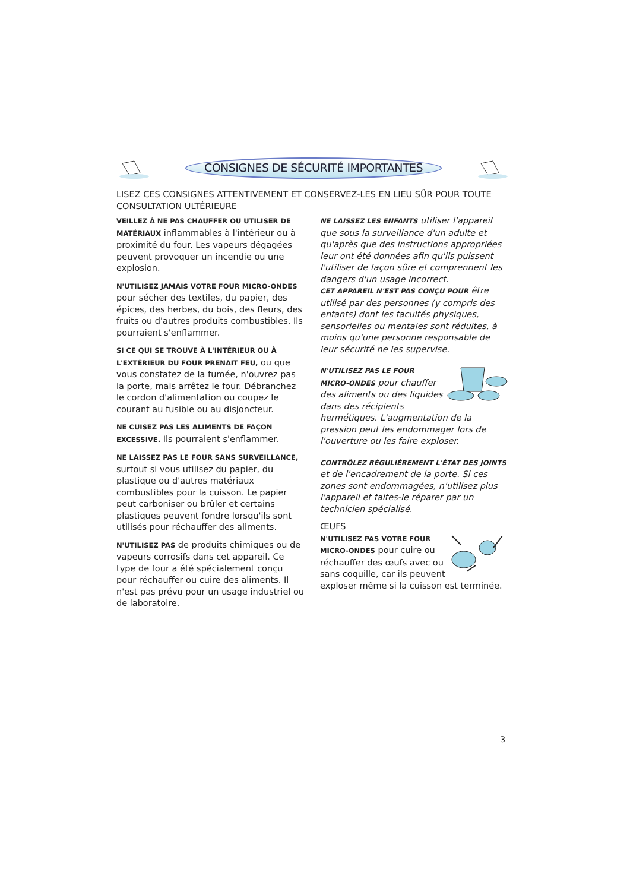CONSIGNES DE SÉCURITÉ IMPORTANTES
LISEZ CES CONSIGNES ATTENTIVEMENT ET CONSERVEZ-LES EN LIEU SÛR POUR TOUTE CONSULTATION ULTÉRIEURE
VEILLEZ À NE PAS CHAUFFER OU UTILISER DE MATÉRIAUX inflammables à l'intérieur ou à proximité du four. Les vapeurs dégagées peuvent provoquer un incendie ou une explosion.
N'UTILISEZ JAMAIS VOTRE FOUR MICRO-ONDES pour sécher des textiles, du papier, des épices, des herbes, du bois, des fleurs, des fruits ou d'autres produits combustibles. Ils pourraient s'enflammer.
SI CE QUI SE TROUVE À L'INTÉRIEUR OU À L'EXTÉRIEUR DU FOUR PRENAIT FEU, ou que vous constatez de la fumée, n'ouvrez pas la porte, mais arrêtez le four. Débranchez le cordon d'alimentation ou coupez le courant au fusible ou au disjoncteur.
NE CUISEZ PAS LES ALIMENTS DE FAÇON EXCESSIVE. Ils pourraient s'enflammer.
NE LAISSEZ PAS LE FOUR SANS SURVEILLANCE, surtout si vous utilisez du papier, du plastique ou d'autres matériaux combustibles pour la cuisson. Le papier peut carboniser ou brûler et certains plastiques peuvent fondre lorsqu'ils sont utilisés pour réchauffer des aliments.
N'UTILISEZ PAS de produits chimiques ou de vapeurs corrosifs dans cet appareil. Ce type de four a été spécialement conçu pour réchauffer ou cuire des aliments. Il n'est pas prévu pour un usage industriel ou de laboratoire.
NE LAISSEZ LES ENFANTS utiliser l'appareil que sous la surveillance d'un adulte et qu'après que des instructions appropriées leur ont été données afin qu'ils puissent l'utiliser de façon sûre et comprennent les dangers d'un usage incorrect.
CET APPAREIL N'EST PAS CONÇU POUR être utilisé par des personnes (y compris des enfants) dont les facultés physiques, sensorielles ou mentales sont réduites, à moins qu'une personne responsable de leur sécurité ne les supervise.
N'UTILISEZ PAS LE FOUR MICRO-ONDES pour chauffer des aliments ou des liquides dans des récipients hermétiques. L'augmentation de la pression peut les endommager lors de l'ouverture ou les faire exploser.
CONTRÔLEZ RÉGULIÈREMENT L'ÉTAT DES JOINTS et de l'encadrement de la porte. Si ces zones sont endommagées, n'utilisez plus l'appareil et faites-le réparer par un technicien spécialisé.
ŒUFS
N'UTILISEZ PAS VOTRE FOUR MICRO-ONDES pour cuire ou réchauffer des œufs avec ou sans coquille, car ils peuvent exploser même si la cuisson est terminée.
3